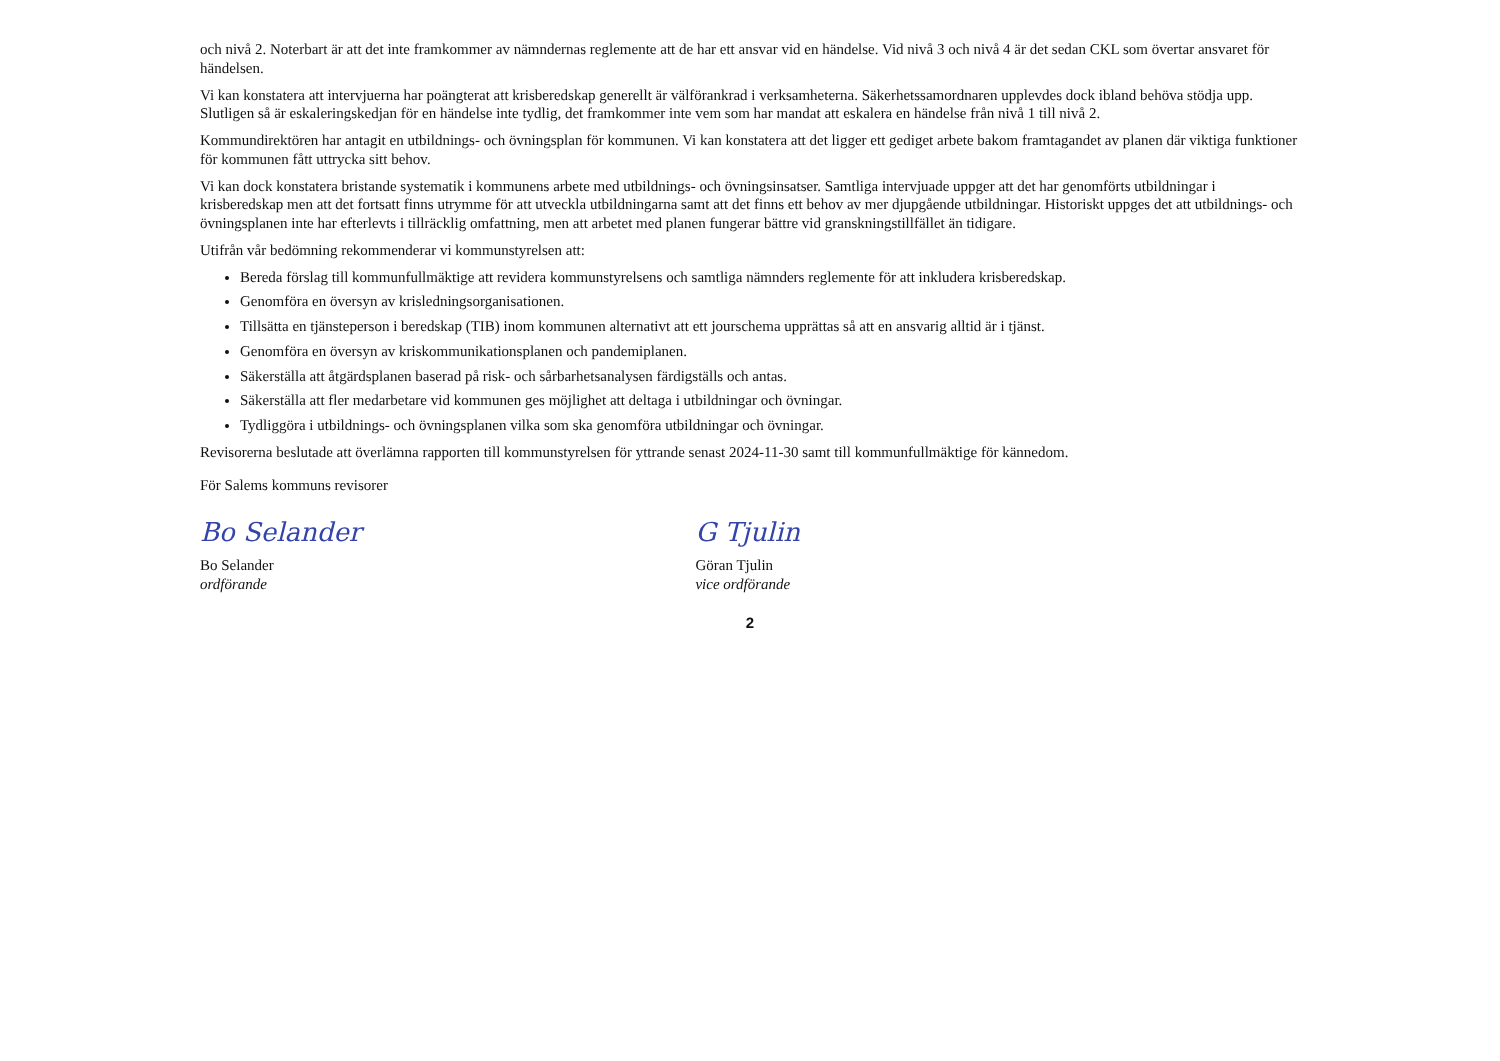och nivå 2. Noterbart är att det inte framkommer av nämndernas reglemente att de har ett ansvar vid en händelse. Vid nivå 3 och nivå 4 är det sedan CKL som övertar ansvaret för händelsen.
Vi kan konstatera att intervjuerna har poängterat att krisberedskap generellt är välförankrad i verksamheterna. Säkerhetssamordnaren upplevdes dock ibland behöva stödja upp. Slutligen så är eskaleringskedjan för en händelse inte tydlig, det framkommer inte vem som har mandat att eskalera en händelse från nivå 1 till nivå 2.
Kommundirektören har antagit en utbildnings- och övningsplan för kommunen. Vi kan konstatera att det ligger ett gediget arbete bakom framtagandet av planen där viktiga funktioner för kommunen fått uttrycka sitt behov.
Vi kan dock konstatera bristande systematik i kommunens arbete med utbildnings- och övningsinsatser. Samtliga intervjuade uppger att det har genomförts utbildningar i krisberedskap men att det fortsatt finns utrymme för att utveckla utbildningarna samt att det finns ett behov av mer djupgående utbildningar. Historiskt uppges det att utbildnings- och övningsplanen inte har efterlevts i tillräcklig omfattning, men att arbetet med planen fungerar bättre vid granskningstillfället än tidigare.
Utifrån vår bedömning rekommenderar vi kommunstyrelsen att:
Bereda förslag till kommunfullmäktige att revidera kommunstyrelsens och samtliga nämnders reglemente för att inkludera krisberedskap.
Genomföra en översyn av krisledningsorganisationen.
Tillsätta en tjänsteperson i beredskap (TIB) inom kommunen alternativt att ett jourschema upprättas så att en ansvarig alltid är i tjänst.
Genomföra en översyn av kriskommunikationsplanen och pandemiplanen.
Säkerställa att åtgärdsplanen baserad på risk- och sårbarhetsanalysen färdigställs och antas.
Säkerställa att fler medarbetare vid kommunen ges möjlighet att deltaga i utbildningar och övningar.
Tydliggöra i utbildnings- och övningsplanen vilka som ska genomföra utbildningar och övningar.
Revisorerna beslutade att överlämna rapporten till kommunstyrelsen för yttrande senast 2024-11-30 samt till kommunfullmäktige för kännedom.
För Salems kommuns revisorer
Bo Selander
Bo Selander
ordförande
G Tjulin
Göran Tjulin
vice ordförande
2